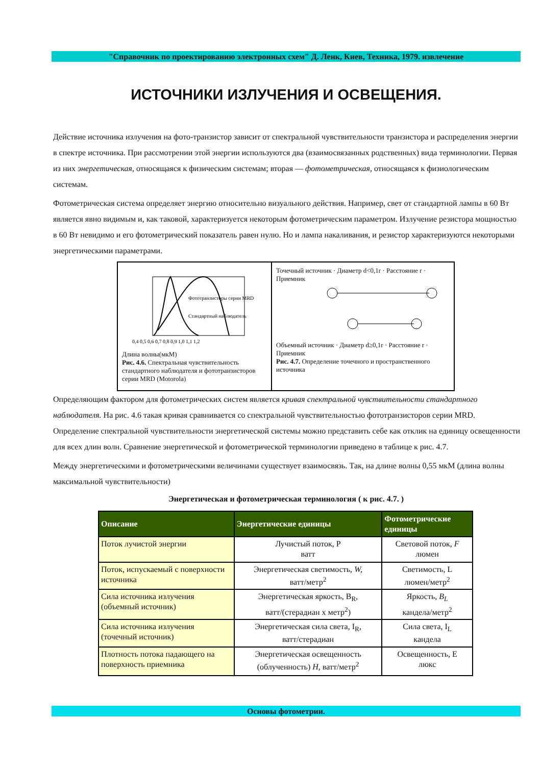"Справочник по проектированию электронных схем" Д. Ленк, Киев, Техника, 1979. извлечение
ИСТОЧНИКИ ИЗЛУЧЕНИЯ И ОСВЕЩЕНИЯ.
Действие источника излучения на фото-транзистор зависит от спектральной чувствительности транзистора и распределения энергии в спектре источника. При рассмотрении этой энергии используются два (взаимосвязанных родственных) вида терминологии. Первая из них энергетическая, относящаяся к физическим системам; вторая — фотометрическая, относящаяся к физиологическим системам.
Фотометрическая система определяет энергию относительно визуального действия. Например, свет от стандартной лампы в 60 Вт является явно видимым и, как таковой, характеризуется некоторым фотометрическим параметром. Излучение резистора мощностью в 60 Вт невидимо и его фотометрический показатель равен нулю. Но и лампа накаливания, и резистор характеризуются некоторыми энергетическими параметрами.
0,4 0,5 0,6 0,7 0,8 0,9 1,0 1,1 1,2
Фототранзисторы серии MRD
Стандартный наблюдатель
Длина волны(мкМ)
Рис. 4.6. Спектральная чувствительность стандартного наблюдателя и фототранзисторов серии MRD (Motorola)
Точечный источник · Диаметр d<0,1r · Расстояние r · Приемник
Объемный источник · Диаметр d≥0,1r · Расстояние r · Приемник
Рис. 4.7. Определение точечного и пространственного источника
Определяющим фактором для фотометрических систем является кривая спектральной чувствительности стандартного наблюдателя. На рис. 4.6 такая кривая сравнивается со спектральной чувствительностью фототранзисторов серии MRD. Определение спектральной чувствительности энергетической системы можно представить себе как отклик на единицу освещенности для всех длин волн. Сравнение энергетической и фотометрической терминологии приведено в таблице к рис. 4.7.
Между энергетическими и фотометрическими величинами существует взаимосвязь. Так, на длине волны 0,55 мкМ (длина волны максимальной чувствительности)
Энергетическая и фотометрическая терминология ( к рис. 4.7. )
| Описание | Энергетические единицы | Фотометрические единицы |
| --- | --- | --- |
| Поток лучистой энергии | Лучистый поток, Р ватт | Световой поток, F люмен |
| Поток, испускаемый с поверхности источника | Энергетическая светимость, W, ватт/метр<sup>2</sup> | Светимость, L люмен/метр<sup>2</sup> |
| Сила источника излучения (объемный источник) | Энергетическая яркость, B<sub>R</sub>, ватт/(стерадиан х метр<sup>2</sup>) | Яркость, B<sub>L</sub> кандела/метр<sup>2</sup> |
| Сила источника излучения (точечный источник) | Энергетическая сила света, I<sub>R</sub>, ватт/стерадиан | Сила света, I<sub>L</sub> кандела |
| Плотность потока падающего на поверхность приемника | Энергетическая освещенность (облученность) H, ватт/метр<sup>2</sup> | Освещенность, Е люкс |
Основы фотометрии.